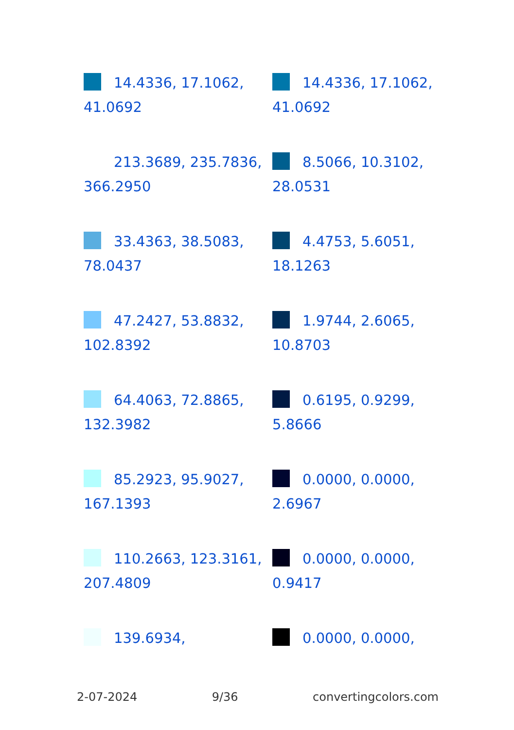14.4336, 17.1062, 41.0692
14.4336, 17.1062, 41.0692
213.3689, 235.7836, 366.2950
8.5066, 10.3102, 28.0531
33.4363, 38.5083, 78.0437
4.4753, 5.6051, 18.1263
47.2427, 53.8832, 102.8392
1.9744, 2.6065, 10.8703
64.4063, 72.8865, 132.3982
0.6195, 0.9299, 5.8666
85.2923, 95.9027, 167.1393
0.0000, 0.0000, 2.6967
110.2663, 123.3161, 207.4809
0.0000, 0.0000, 0.9417
139.6934,
0.0000, 0.0000,
2-07-2024 9/36 convertingcolors.com